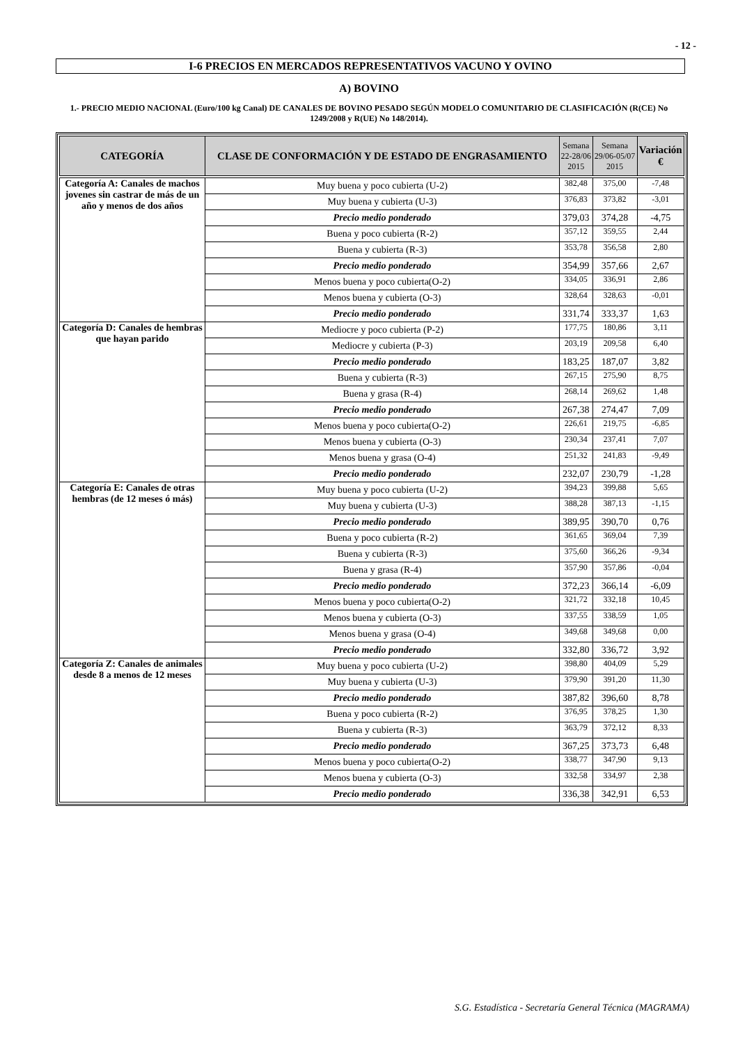- 12 -
I-6 PRECIOS EN MERCADOS REPRESENTATIVOS VACUNO Y OVINO
A) BOVINO
1.- PRECIO MEDIO NACIONAL (Euro/100 kg Canal) DE CANALES DE BOVINO PESADO SEGÚN MODELO COMUNITARIO DE CLASIFICACIÓN (R(CE) No 1249/2008 y R(UE) No 148/2014).
| CATEGORÍA | CLASE DE CONFORMACIÓN Y DE ESTADO DE ENGRASAMIENTO | Semana 22-28/06 2015 | Semana 29/06-05/07 2015 | Variación € |
| --- | --- | --- | --- | --- |
| Categoría A: Canales de machos jovenes sin castrar de más de un año y menos de dos años | Muy buena y poco cubierta (U-2) | 382,48 | 375,00 | -7,48 |
| | Muy buena y cubierta (U-3) | 376,83 | 373,82 | -3,01 |
| | Precio medio ponderado | 379,03 | 374,28 | -4,75 |
| | Buena y poco cubierta (R-2) | 357,12 | 359,55 | 2,44 |
| | Buena y cubierta (R-3) | 353,78 | 356,58 | 2,80 |
| | Precio medio ponderado | 354,99 | 357,66 | 2,67 |
| | Menos buena y poco cubierta(O-2) | 334,05 | 336,91 | 2,86 |
| | Menos buena y cubierta (O-3) | 328,64 | 328,63 | -0,01 |
| | Precio medio ponderado | 331,74 | 333,37 | 1,63 |
| Categoría D: Canales de hembras que hayan parido | Mediocre y poco cubierta (P-2) | 177,75 | 180,86 | 3,11 |
| | Mediocre y cubierta (P-3) | 203,19 | 209,58 | 6,40 |
| | Precio medio ponderado | 183,25 | 187,07 | 3,82 |
| | Buena y cubierta (R-3) | 267,15 | 275,90 | 8,75 |
| | Buena y grasa (R-4) | 268,14 | 269,62 | 1,48 |
| | Precio medio ponderado | 267,38 | 274,47 | 7,09 |
| | Menos buena y poco cubierta(O-2) | 226,61 | 219,75 | -6,85 |
| | Menos buena y cubierta (O-3) | 230,34 | 237,41 | 7,07 |
| | Menos buena y grasa (O-4) | 251,32 | 241,83 | -9,49 |
| | Precio medio ponderado | 232,07 | 230,79 | -1,28 |
| Categoría E: Canales de otras hembras (de 12 meses ó más) | Muy buena y poco cubierta (U-2) | 394,23 | 399,88 | 5,65 |
| | Muy buena y cubierta (U-3) | 388,28 | 387,13 | -1,15 |
| | Precio medio ponderado | 389,95 | 390,70 | 0,76 |
| | Buena y poco cubierta (R-2) | 361,65 | 369,04 | 7,39 |
| | Buena y cubierta (R-3) | 375,60 | 366,26 | -9,34 |
| | Buena y grasa (R-4) | 357,90 | 357,86 | -0,04 |
| | Precio medio ponderado | 372,23 | 366,14 | -6,09 |
| | Menos buena y poco cubierta(O-2) | 321,72 | 332,18 | 10,45 |
| | Menos buena y cubierta (O-3) | 337,55 | 338,59 | 1,05 |
| | Menos buena y grasa (O-4) | 349,68 | 349,68 | 0,00 |
| | Precio medio ponderado | 332,80 | 336,72 | 3,92 |
| Categoría Z: Canales de animales desde 8 a menos de 12 meses | Muy buena y poco cubierta (U-2) | 398,80 | 404,09 | 5,29 |
| | Muy buena y cubierta (U-3) | 379,90 | 391,20 | 11,30 |
| | Precio medio ponderado | 387,82 | 396,60 | 8,78 |
| | Buena y poco cubierta (R-2) | 376,95 | 378,25 | 1,30 |
| | Buena y cubierta (R-3) | 363,79 | 372,12 | 8,33 |
| | Precio medio ponderado | 367,25 | 373,73 | 6,48 |
| | Menos buena y poco cubierta(O-2) | 338,77 | 347,90 | 9,13 |
| | Menos buena y cubierta (O-3) | 332,58 | 334,97 | 2,38 |
| | Precio medio ponderado | 336,38 | 342,91 | 6,53 |
S.G. Estadística - Secretaría General Técnica (MAGRAMA)